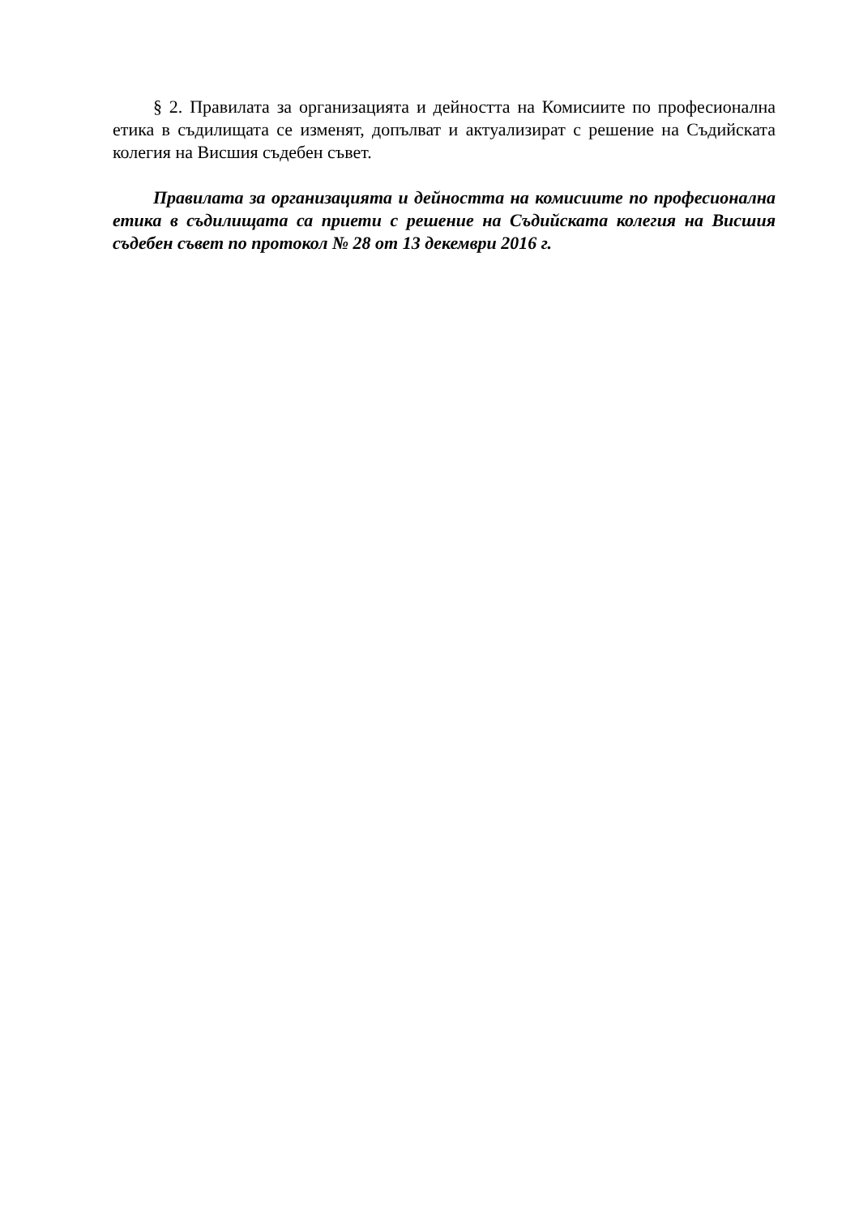§ 2. Правилата за организацията и дейността на Комисиите по професионална етика в съдилищата се изменят, допълват и актуализират с решение на Съдийската колегия на Висшия съдебен съвет.
Правилата за организацията и дейността на комисиите по професионална етика в съдилищата са приети с решение на Съдийската колегия на Висшия съдебен съвет по протокол № 28 от 13 декември 2016 г.